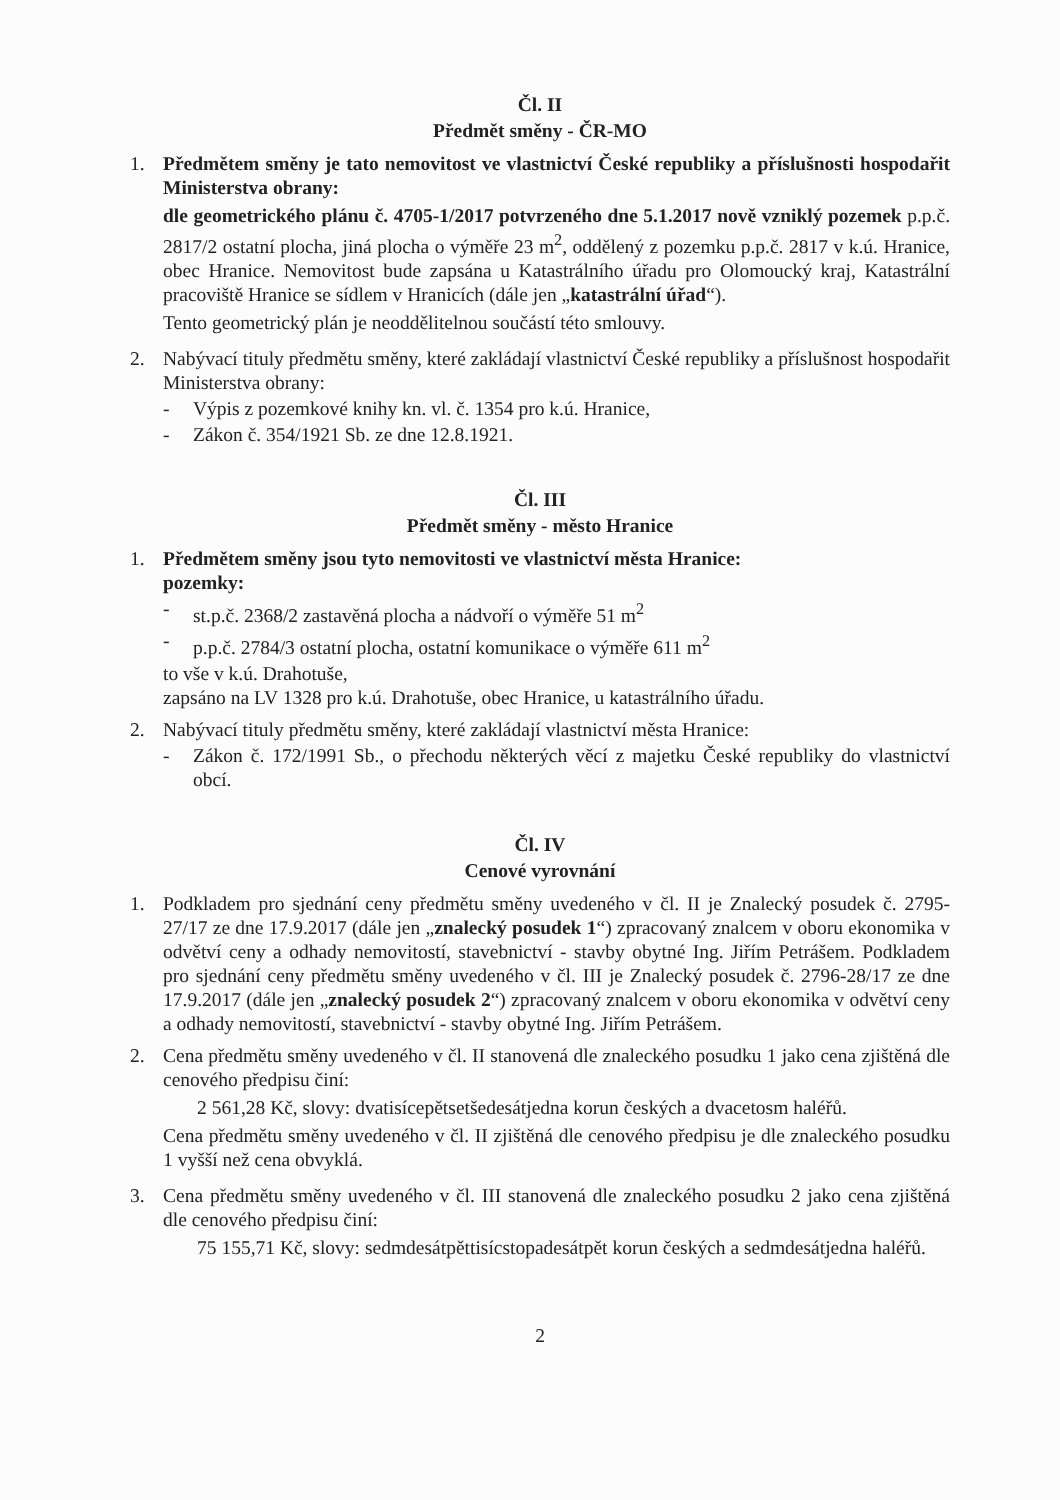Čl. II
Předmět směny - ČR-MO
1. Předmětem směny je tato nemovitost ve vlastnictví České republiky a příslušnosti hospodařit Ministerstva obrany:
dle geometrického plánu č. 4705-1/2017 potvrzeného dne 5.1.2017 nově vzniklý pozemek p.p.č. 2817/2 ostatní plocha, jiná plocha o výměře 23 m<sup>2</sup>, oddělený z pozemku p.p.č. 2817 v k.ú. Hranice, obec Hranice. Nemovitost bude zapsána u Katastrálního úřadu pro Olomoucký kraj, Katastrální pracoviště Hranice se sídlem v Hranicích (dále jen „katastrální úřad“).
Tento geometrický plán je neoddělitelnou součástí této smlouvy.
2. Nabývací tituly předmětu směny, které zakládají vlastnictví České republiky a příslušnost hospodařit Ministerstva obrany:
- Výpis z pozemkové knihy kn. vl. č. 1354 pro k.ú. Hranice,
- Zákon č. 354/1921 Sb. ze dne 12.8.1921.
Čl. III
Předmět směny - město Hranice
1. Předmětem směny jsou tyto nemovitosti ve vlastnictví města Hranice:
pozemky:
- st.p.č. 2368/2 zastavěná plocha a nádvoří o výměře 51 m<sup>2</sup>
- p.p.č. 2784/3 ostatní plocha, ostatní komunikace o výměře 611 m<sup>2</sup>
to vše v k.ú. Drahotuše,
zapsáno na LV 1328 pro k.ú. Drahotuše, obec Hranice, u katastrálního úřadu.
2. Nabývací tituly předmětu směny, které zakládají vlastnictví města Hranice:
- Zákon č. 172/1991 Sb., o přechodu některých věcí z majetku České republiky do vlastnictví obcí.
Čl. IV
Cenové vyrovnání
1. Podkladem pro sjednání ceny předmětu směny uvedeného v čl. II je Znalecký posudek č. 2795-27/17 ze dne 17.9.2017 (dále jen „znalecký posudek 1“) zpracovaný znalcem v oboru ekonomika v odvětví ceny a odhady nemovitostí, stavebnictví - stavby obytné Ing. Jiřím Petrášem. Podkladem pro sjednání ceny předmětu směny uvedeného v čl. III je Znalecký posudek č. 2796-28/17 ze dne 17.9.2017 (dále jen „znalecký posudek 2“) zpracovaný znalcem v oboru ekonomika v odvětví ceny a odhady nemovitostí, stavebnictví - stavby obytné Ing. Jiřím Petrášem.
2. Cena předmětu směny uvedeného v čl. II stanovená dle znaleckého posudku 1 jako cena zjištěná dle cenového předpisu činí:
2 561,28 Kč, slovy: dvatisícepětsetšedesátjedna korun českých a dvacetosm haléřů.
Cena předmětu směny uvedeného v čl. II zjištěná dle cenového předpisu je dle znaleckého posudku 1 vyšší než cena obvyklá.
3. Cena předmětu směny uvedeného v čl. III stanovená dle znaleckého posudku 2 jako cena zjištěná dle cenového předpisu činí:
75 155,71 Kč, slovy: sedmdesátpěttisícstopadesátpět korun českých a sedmdesátjedna haléřů.
2